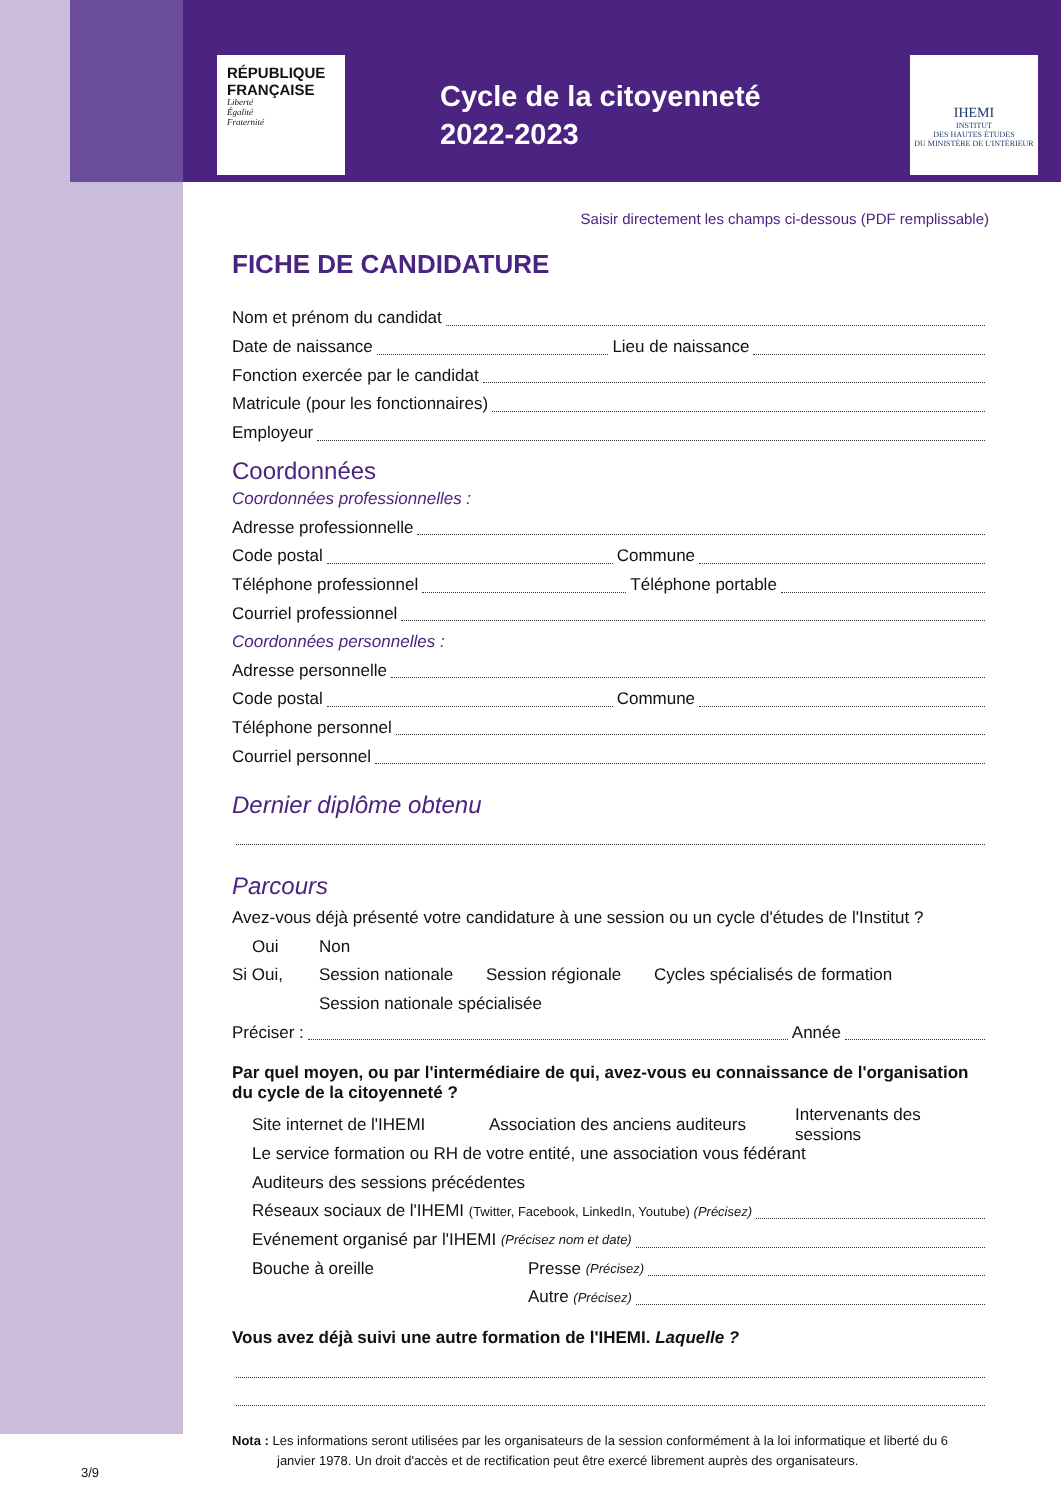RÉPUBLIQUE
FRANÇAISE
Liberté
Égalité
Fraternité
Cycle de la citoyenneté
2022-2023
IHEMI
INSTITUT
DES HAUTES ÉTUDES
DU MINISTÈRE DE L'INTÉRIEUR
Saisir directement les champs ci-dessous (PDF remplissable)
FICHE DE CANDIDATURE
Nom et prénom du candidat
Date de naissance Lieu de naissance
Fonction exercée par le candidat
Matricule (pour les fonctionnaires)
Employeur
Coordonnées
Coordonnées professionnelles :
Adresse professionnelle
Code postal Commune
Téléphone professionnel Téléphone portable
Courriel professionnel
Coordonnées personnelles :
Adresse personnelle
Code postal Commune
Téléphone personnel
Courriel personnel
Dernier diplôme obtenu
Parcours
Avez-vous déjà présenté votre candidature à une session ou un cycle d'études de l'Institut ?
Oui Non
Si Oui, Session nationale Session régionale Cycles spécialisés de formation
Session nationale spécialisée
Préciser : Année
Par quel moyen, ou par l'intermédiaire de qui, avez-vous eu connaissance de l'organisation du cycle de la citoyenneté ?
Site internet de l'IHEMI Association des anciens auditeurs Intervenants des sessions
Le service formation ou RH de votre entité, une association vous fédérant
Auditeurs des sessions précédentes
Réseaux sociaux de l'IHEMI (Twitter, Facebook, LinkedIn, Youtube) (Précisez)
Evénement organisé par l'IHEMI (Précisez nom et date)
Bouche à oreille Presse (Précisez)
Autre (Précisez)
Vous avez déjà suivi une autre formation de l'IHEMI. Laquelle ?
Nota : Les informations seront utilisées par les organisateurs de la session conformément à la loi informatique et liberté du 6 janvier 1978. Un droit d'accès et de rectification peut être exercé librement auprès des organisateurs.
3/9